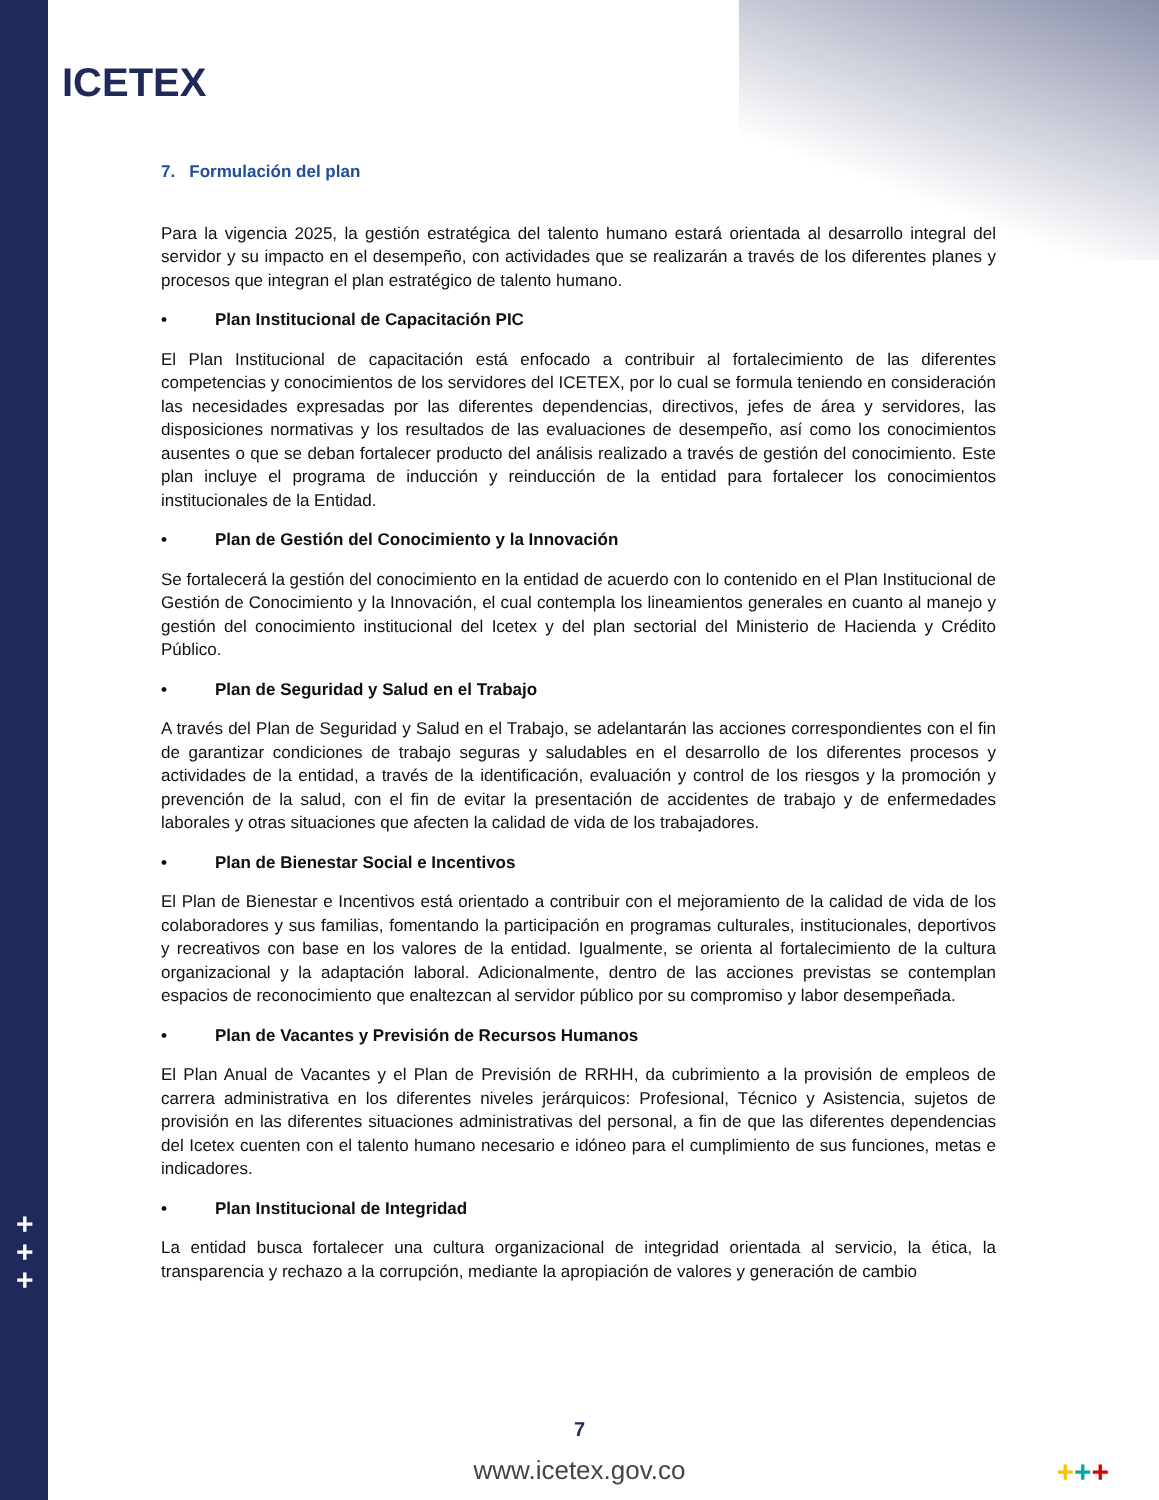ICETEX
7. Formulación del plan
Para la vigencia 2025, la gestión estratégica del talento humano estará orientada al desarrollo integral del servidor y su impacto en el desempeño, con actividades que se realizarán a través de los diferentes planes y procesos que integran el plan estratégico de talento humano.
• Plan Institucional de Capacitación PIC
El Plan Institucional de capacitación está enfocado a contribuir al fortalecimiento de las diferentes competencias y conocimientos de los servidores del ICETEX, por lo cual se formula teniendo en consideración las necesidades expresadas por las diferentes dependencias, directivos, jefes de área y servidores, las disposiciones normativas y los resultados de las evaluaciones de desempeño, así como los conocimientos ausentes o que se deban fortalecer producto del análisis realizado a través de gestión del conocimiento. Este plan incluye el programa de inducción y reinducción de la entidad para fortalecer los conocimientos institucionales de la Entidad.
• Plan de Gestión del Conocimiento y la Innovación
Se fortalecerá la gestión del conocimiento en la entidad de acuerdo con lo contenido en el Plan Institucional de Gestión de Conocimiento y la Innovación, el cual contempla los lineamientos generales en cuanto al manejo y gestión del conocimiento institucional del Icetex y del plan sectorial del Ministerio de Hacienda y Crédito Público.
• Plan de Seguridad y Salud en el Trabajo
A través del Plan de Seguridad y Salud en el Trabajo, se adelantarán las acciones correspondientes con el fin de garantizar condiciones de trabajo seguras y saludables en el desarrollo de los diferentes procesos y actividades de la entidad, a través de la identificación, evaluación y control de los riesgos y la promoción y prevención de la salud, con el fin de evitar la presentación de accidentes de trabajo y de enfermedades laborales y otras situaciones que afecten la calidad de vida de los trabajadores.
• Plan de Bienestar Social e Incentivos
El Plan de Bienestar e Incentivos está orientado a contribuir con el mejoramiento de la calidad de vida de los colaboradores y sus familias, fomentando la participación en programas culturales, institucionales, deportivos y recreativos con base en los valores de la entidad. Igualmente, se orienta al fortalecimiento de la cultura organizacional y la adaptación laboral. Adicionalmente, dentro de las acciones previstas se contemplan espacios de reconocimiento que enaltezcan al servidor público por su compromiso y labor desempeñada.
• Plan de Vacantes y Previsión de Recursos Humanos
El Plan Anual de Vacantes y el Plan de Previsión de RRHH, da cubrimiento a la provisión de empleos de carrera administrativa en los diferentes niveles jerárquicos: Profesional, Técnico y Asistencia, sujetos de provisión en las diferentes situaciones administrativas del personal, a fin de que las diferentes dependencias del Icetex cuenten con el talento humano necesario e idóneo para el cumplimiento de sus funciones, metas e indicadores.
• Plan Institucional de Integridad
La entidad busca fortalecer una cultura organizacional de integridad orientada al servicio, la ética, la transparencia y rechazo a la corrupción, mediante la apropiación de valores y generación de cambio
+
+
+
7
www.icetex.gov.co +++